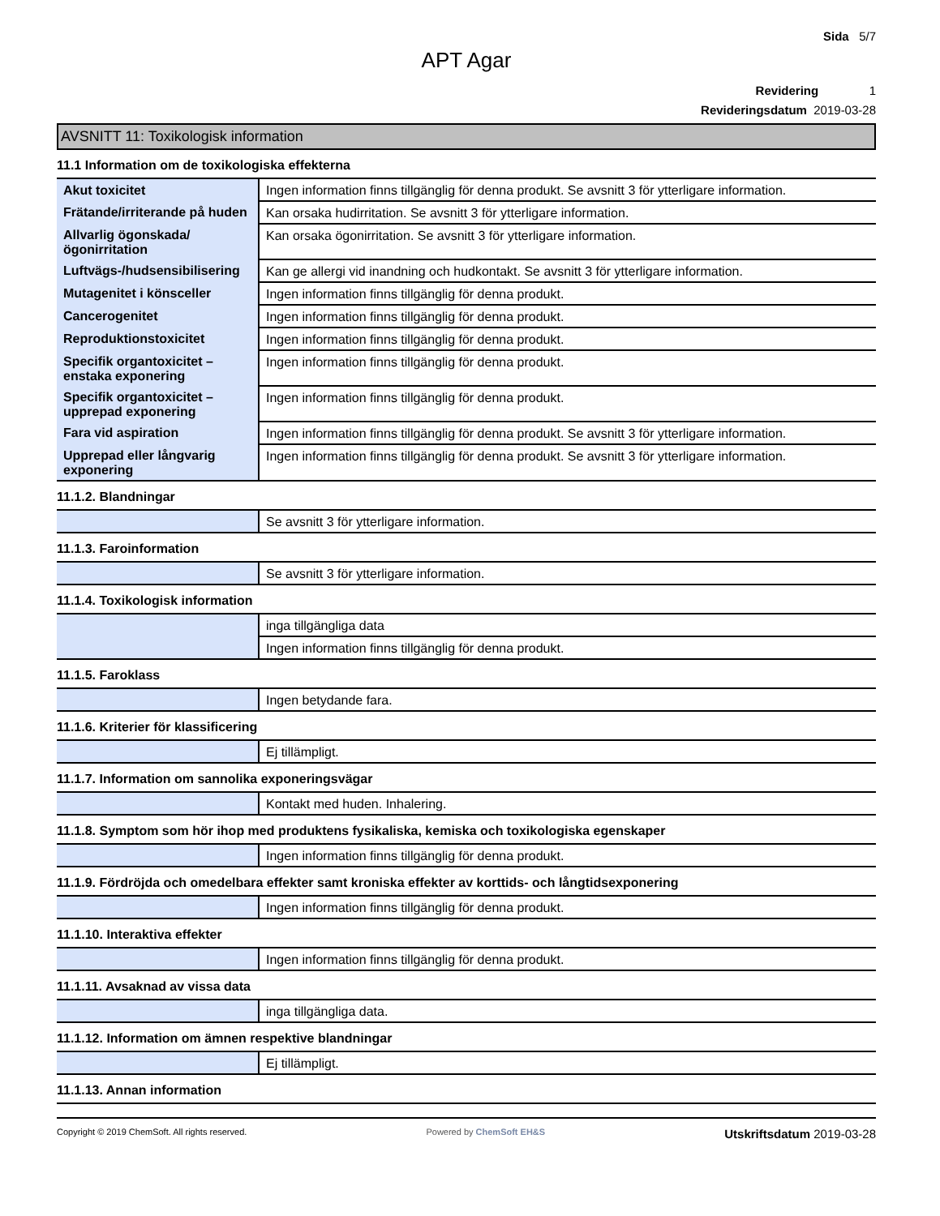Sida 5/7
APT Agar
Revidering 1
Revideringsdatum 2019-03-28
AVSNITT 11: Toxikologisk information
11.1 Information om de toxikologiska effekterna
| Akut toxicitet | Ingen information finns tillgänglig för denna produkt. Se avsnitt 3 för ytterligare information. |
| Frätande/irriterande på huden | Kan orsaka hudirritation. Se avsnitt 3 för ytterligare information. |
| Allvarlig ögonskada/ögonirritation | Kan orsaka ögonirritation. Se avsnitt 3 för ytterligare information. |
| Luftvägs-/hudsensibilisering | Kan ge allergi vid inandning och hudkontakt. Se avsnitt 3 för ytterligare information. |
| Mutagenitet i könsceller | Ingen information finns tillgänglig för denna produkt. |
| Cancerogenitet | Ingen information finns tillgänglig för denna produkt. |
| Reproduktionstoxicitet | Ingen information finns tillgänglig för denna produkt. |
| Specifik organtoxicitet – enstaka exponering | Ingen information finns tillgänglig för denna produkt. |
| Specifik organtoxicitet – upprepad exponering | Ingen information finns tillgänglig för denna produkt. |
| Fara vid aspiration | Ingen information finns tillgänglig för denna produkt. Se avsnitt 3 för ytterligare information. |
| Upprepad eller långvarig exponering | Ingen information finns tillgänglig för denna produkt. Se avsnitt 3 för ytterligare information. |
11.1.2. Blandningar
| | Se avsnitt 3 för ytterligare information. |
11.1.3. Faroinformation
| | Se avsnitt 3 för ytterligare information. |
11.1.4. Toxikologisk information
| | inga tillgängliga data |
| | Ingen information finns tillgänglig för denna produkt. |
11.1.5. Faroklass
| | Ingen betydande fara. |
11.1.6. Kriterier för klassificering
| | Ej tillämpligt. |
11.1.7. Information om sannolika exponeringsvägar
| | Kontakt med huden. Inhalering. |
11.1.8. Symptom som hör ihop med produktens fysikaliska, kemiska och toxikologiska egenskaper
| | Ingen information finns tillgänglig för denna produkt. |
11.1.9. Fördröjda och omedelbara effekter samt kroniska effekter av korttids- och långtidsexponering
| | Ingen information finns tillgänglig för denna produkt. |
11.1.10. Interaktiva effekter
| | Ingen information finns tillgänglig för denna produkt. |
11.1.11. Avsaknad av vissa data
| | inga tillgängliga data. |
11.1.12. Information om ämnen respektive blandningar
| | Ej tillämpligt. |
11.1.13. Annan information
Copyright © 2019 ChemSoft. All rights reserved. Powered by ChemSoft EH&S Utskriftsdatum 2019-03-28